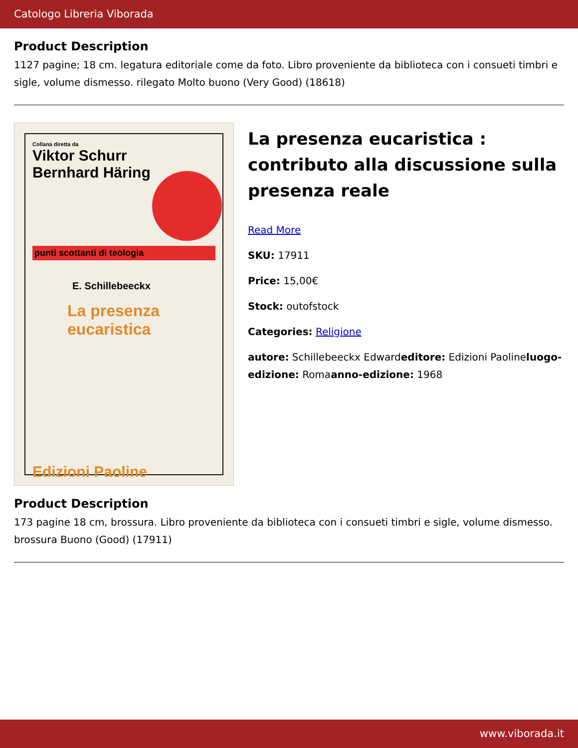Catologo Libreria Viborada
Product Description
1127 pagine; 18 cm. legatura editoriale come da foto. Libro proveniente da biblioteca con i consueti timbri e sigle, volume dismesso. rilegato Molto buono (Very Good) (18618)
Collana diretta da
Viktor Schurr
Bernhard Häring
punti scottanti di teologia
E. Schillebeeckx
La presenza
eucaristica
Edizioni Paoline
La presenza eucaristica : contributo alla discussione sulla presenza reale
Read More
SKU: 17911
Price: 15,00€
Stock: outofstock
Categories: Religione
autore: Schillebeeckx Edwardeditore: Edizioni Paolineluogo-edizione: Romaanno-edizione: 1968
Product Description
173 pagine 18 cm, brossura. Libro proveniente da biblioteca con i consueti timbri e sigle, volume dismesso. brossura Buono (Good) (17911)
www.viborada.it